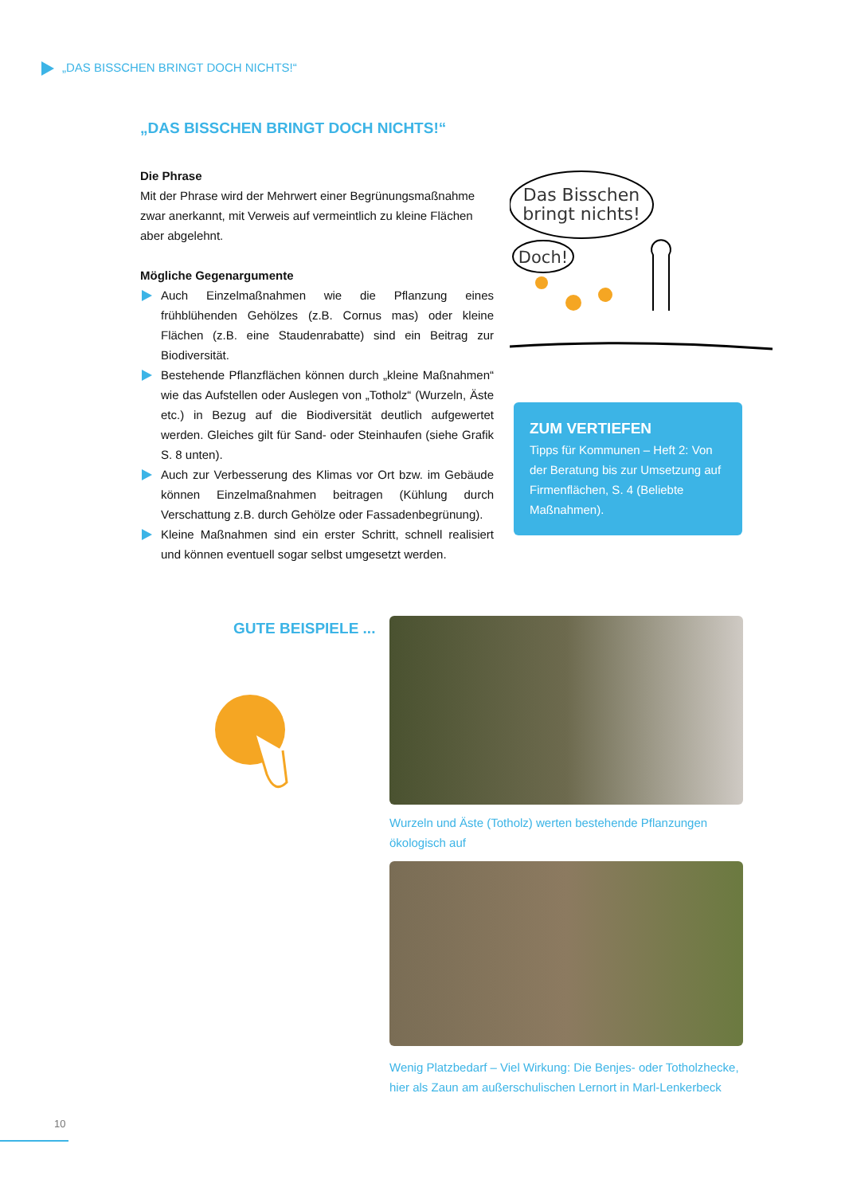„DAS BISSCHEN BRINGT DOCH NICHTS!“
„DAS BISSCHEN BRINGT DOCH NICHTS!“
Die Phrase
Mit der Phrase wird der Mehrwert einer Begrünungsmaßnahme zwar anerkannt, mit Verweis auf vermeintlich zu kleine Flächen aber abgelehnt.
Mögliche Gegenargumente
Auch Einzelmaßnahmen wie die Pflanzung eines frühblühenden Gehölzes (z.B. Cornus mas) oder kleine Flächen (z.B. eine Staudenrabatte) sind ein Beitrag zur Biodiversität.
Bestehende Pflanzflächen können durch „kleine Maßnahmen“ wie das Aufstellen oder Auslegen von „Totholz“ (Wurzeln, Äste etc.) in Bezug auf die Biodiversität deutlich aufgewertet werden. Gleiches gilt für Sand- oder Steinhaufen (siehe Grafik S. 8 unten).
Auch zur Verbesserung des Klimas vor Ort bzw. im Gebäude können Einzelmaßnahmen beitragen (Kühlung durch Verschattung z.B. durch Gehölze oder Fassadenbegrünung).
Kleine Maßnahmen sind ein erster Schritt, schnell realisiert und können eventuell sogar selbst umgesetzt werden.
Das Bisschen
bringt nichts!
Doch!
ZUM VERTIEFEN
Tipps für Kommunen – Heft 2: Von der Beratung bis zur Umsetzung auf Firmenflächen, S. 4 (Beliebte Maßnahmen).
GUTE BEISPIELE ...
Wurzeln und Äste (Totholz) werten bestehende Pflanzungen ökologisch auf
Wenig Platzbedarf – Viel Wirkung: Die Benjes- oder Totholzhecke, hier als Zaun am außerschulischen Lernort in Marl-Lenkerbeck
10